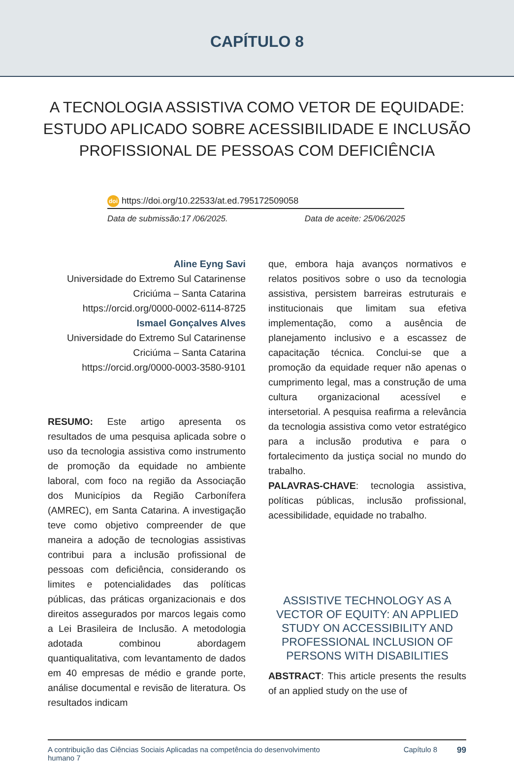CAPÍTULO 8
A TECNOLOGIA ASSISTIVA COMO VETOR DE EQUIDADE: ESTUDO APLICADO SOBRE ACESSIBILIDADE E INCLUSÃO PROFISSIONAL DE PESSOAS COM DEFICIÊNCIA
doi https://doi.org/10.22533/at.ed.795172509058
Data de submissão:17 /06/2025. Data de aceite: 25/06/2025
Aline Eyng Savi
Universidade do Extremo Sul Catarinense
Criciúma – Santa Catarina
https://orcid.org/0000-0002-6114-8725
Ismael Gonçalves Alves
Universidade do Extremo Sul Catarinense
Criciúma – Santa Catarina
https://orcid.org/0000-0003-3580-9101
RESUMO: Este artigo apresenta os resultados de uma pesquisa aplicada sobre o uso da tecnologia assistiva como instrumento de promoção da equidade no ambiente laboral, com foco na região da Associação dos Municípios da Região Carbonífera (AMREC), em Santa Catarina. A investigação teve como objetivo compreender de que maneira a adoção de tecnologias assistivas contribui para a inclusão profissional de pessoas com deficiência, considerando os limites e potencialidades das políticas públicas, das práticas organizacionais e dos direitos assegurados por marcos legais como a Lei Brasileira de Inclusão. A metodologia adotada combinou abordagem quantiqualitativa, com levantamento de dados em 40 empresas de médio e grande porte, análise documental e revisão de literatura. Os resultados indicam
que, embora haja avanços normativos e relatos positivos sobre o uso da tecnologia assistiva, persistem barreiras estruturais e institucionais que limitam sua efetiva implementação, como a ausência de planejamento inclusivo e a escassez de capacitação técnica. Conclui-se que a promoção da equidade requer não apenas o cumprimento legal, mas a construção de uma cultura organizacional acessível e intersetorial. A pesquisa reafirma a relevância da tecnologia assistiva como vetor estratégico para a inclusão produtiva e para o fortalecimento da justiça social no mundo do trabalho.
PALAVRAS-CHAVE: tecnologia assistiva, políticas públicas, inclusão profissional, acessibilidade, equidade no trabalho.
ASSISTIVE TECHNOLOGY AS A VECTOR OF EQUITY: AN APPLIED STUDY ON ACCESSIBILITY AND PROFESSIONAL INCLUSION OF PERSONS WITH DISABILITIES
ABSTRACT: This article presents the results of an applied study on the use of
A contribuição das Ciências Sociais Aplicadas na competência do desenvolvimento humano 7
Capítulo 8 99